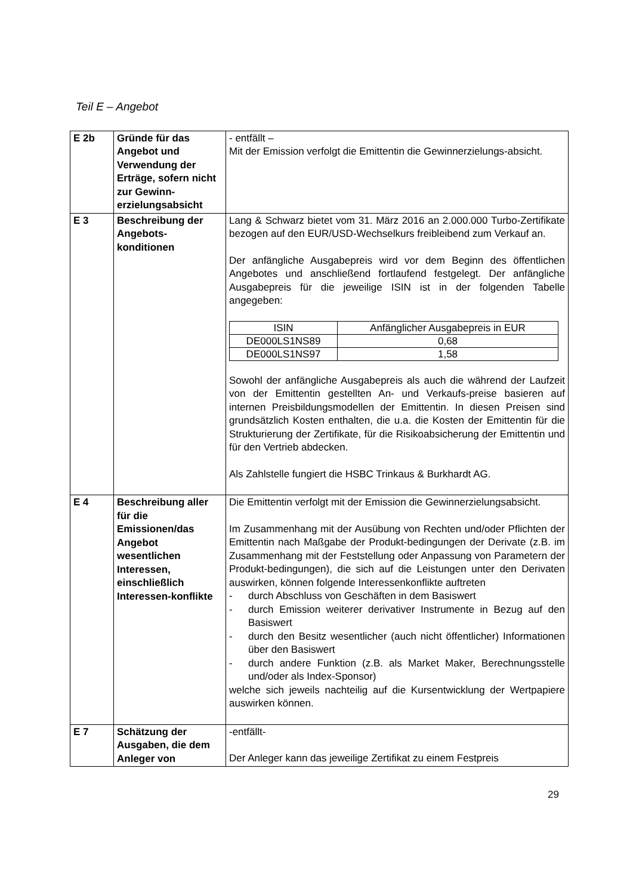Teil E – Angebot
| E 2b | Gründe für das Angebot und Verwendung der Erträge, sofern nicht zur Gewinn-erzielungsabsicht | - entfällt – Mit der Emission verfolgt die Emittentin die Gewinnerzielungs-absicht. |
| E 3 | Beschreibung der Angebots-konditionen | Lang & Schwarz bietet vom 31. März 2016 an 2.000.000 Turbo-Zertifikate bezogen auf den EUR/USD-Wechselkurs freibleibend zum Verkauf an. Der anfängliche Ausgabepreis wird vor dem Beginn des öffentlichen Angebotes und anschließend fortlaufend festgelegt. Der anfängliche Ausgabepreis für die jeweilige ISIN ist in der folgenden Tabelle angegeben: / ISIN / Anfänglicher Ausgabepreis in EUR / / --- / --- / / DE000LS1NS89 / 0,68 / / DE000LS1NS97 / 1,58 / Sowohl der anfängliche Ausgabepreis als auch die während der Laufzeit von der Emittentin gestellten An- und Verkaufs-preise basieren auf internen Preisbildungsmodellen der Emittentin. In diesen Preisen sind grundsätzlich Kosten enthalten, die u.a. die Kosten der Emittentin für die Strukturierung der Zertifikate, für die Risikoabsicherung der Emittentin und für den Vertrieb abdecken. Als Zahlstelle fungiert die HSBC Trinkaus & Burkhardt AG. |
| E 4 | Beschreibung aller für die Emissionen/das Angebot wesentlichen Interessen, einschließlich Interessen-konflikte | Die Emittentin verfolgt mit der Emission die Gewinnerzielungsabsicht. Im Zusammenhang mit der Ausübung von Rechten und/oder Pflichten der Emittentin nach Maßgabe der Produkt-bedingungen der Derivate (z.B. im Zusammenhang mit der Feststellung oder Anpassung von Parametern der Produkt-bedingungen), die sich auf die Leistungen unter den Derivaten auswirken, können folgende Interessenkonflikte auftreten - durch Abschluss von Geschäften in dem Basiswert - durch Emission weiterer derivativer Instrumente in Bezug auf den Basiswert - durch den Besitz wesentlicher (auch nicht öffentlicher) Informationen über den Basiswert - durch andere Funktion (z.B. als Market Maker, Berechnungsstelle und/oder als Index-Sponsor) welche sich jeweils nachteilig auf die Kursentwicklung der Wertpapiere auswirken können. |
| E 7 | Schätzung der Ausgaben, die dem Anleger von | -entfällt- Der Anleger kann das jeweilige Zertifikat zu einem Festpreis |
29